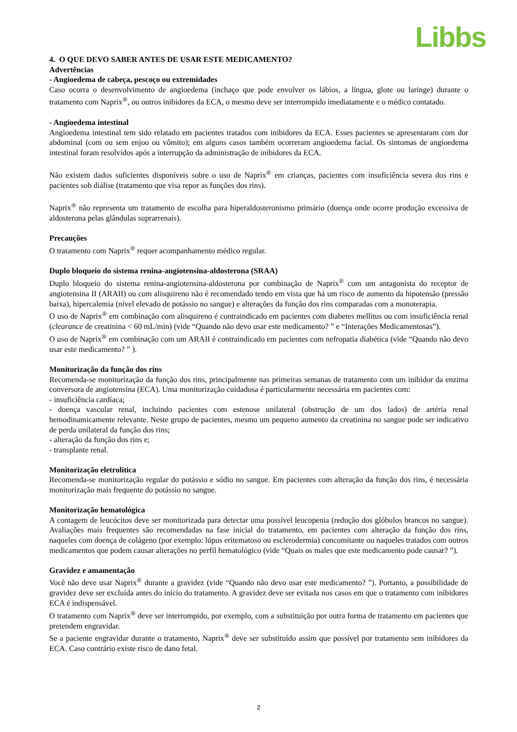Libbs
4. O QUE DEVO SABER ANTES DE USAR ESTE MEDICAMENTO?
Advertências
- Angioedema de cabeça, pescoço ou extremidades
Caso ocorra o desenvolvimento de angioedema (inchaço que pode envolver os lábios, a língua, glote ou laringe) durante o tratamento com Naprix<sup>®</sup>, ou outros inibidores da ECA, o mesmo deve ser interrompido imediatamente e o médico contatado.
- Angioedema intestinal
Angioedema intestinal tem sido relatado em pacientes tratados com inibidores da ECA. Esses pacientes se apresentaram com dor abdominal (com ou sem enjoo ou vômito); em alguns casos também ocorreram angioedema facial. Os sintomas de angioedema intestinal foram resolvidos após a interrupção da administração de inibidores da ECA.
Não existem dados suficientes disponíveis sobre o uso de Naprix<sup>®</sup> em crianças, pacientes com insuficiência severa dos rins e pacientes sob diálise (tratamento que visa repor as funções dos rins).
Naprix<sup>®</sup> não representa um tratamento de escolha para hiperaldosteronismo primário (doença onde ocorre produção excessiva de aldosterona pelas glândulas suprarrenais).
Precauções
O tratamento com Naprix<sup>®</sup> requer acompanhamento médico regular.
Duplo bloqueio do sistema renina-angiotensina-aldosterona (SRAA)
Duplo bloqueio do sistema renina-angiotensina-aldosterona por combinação de Naprix<sup>®</sup> com um antagonista do receptor de angiotensina II (ARAII) ou com alisquireno não é recomendado tendo em vista que há um risco de aumento da hipotensão (pressão baixa), hipercalemia (nível elevado de potássio no sangue) e alterações da função dos rins comparadas com a monoterapia.
O uso de Naprix<sup>®</sup> em combinação com alisquireno é contraindicado em pacientes com diabetes mellitus ou com insuficiência renal (clearance de creatinina < 60 mL/min) (vide “Quando não devo usar este medicamento? ” e “Interações Medicamentosas”).
O uso de Naprix<sup>®</sup> em combinação com um ARAII é contraindicado em pacientes com nefropatia diabética (vide “Quando não devo usar este medicamento? ” ).
Monitorização da função dos rins
Recomenda-se monitorização da função dos rins, principalmente nas primeiras semanas de tratamento com um inibidor da enzima conversora de angiotensina (ECA). Uma monitorização cuidadosa é particularmente necessária em pacientes com:
- insuficiência cardíaca;
- doença vascular renal, incluindo pacientes com estenose unilateral (obstrução de um dos lados) de artéria renal hemodinamicamente relevante. Neste grupo de pacientes, mesmo um pequeno aumento da creatinina no sangue pode ser indicativo de perda unilateral da função dos rins;
- alteração da função dos rins e;
- transplante renal.
Monitorização eletrolítica
Recomenda-se monitorização regular do potássio e sódio no sangue. Em pacientes com alteração da função dos rins, é necessária monitorização mais frequente do potássio no sangue.
Monitorização hematológica
A contagem de leucócitos deve ser monitorizada para detectar uma possível leucopenia (redução dos glóbulos brancos no sangue). Avaliações mais frequentes são recomendadas na fase inicial do tratamento, em pacientes com alteração da função dos rins, naqueles com doença de colágeno (por exemplo: lúpus eritematoso ou esclerodermia) concomitante ou naqueles tratados com outros medicamentos que podem causar alterações no perfil hematológico (vide “Quais os males que este medicamento pode causar? ”).
Gravidez e amamentação
Você não deve usar Naprix<sup>®</sup> durante a gravidez (vide “Quando não devo usar este medicamento? ”). Portanto, a possibilidade de gravidez deve ser excluída antes do início do tratamento. A gravidez deve ser evitada nos casos em que o tratamento com inibidores ECA é indispensável.
O tratamento com Naprix<sup>®</sup> deve ser interrompido, por exemplo, com a substituição por outra forma de tratamento em pacientes que pretendem engravidar.
Se a paciente engravidar durante o tratamento, Naprix<sup>®</sup> deve ser substituído assim que possível por tratamento sem inibidores da ECA. Caso contrário existe risco de dano fetal.
2